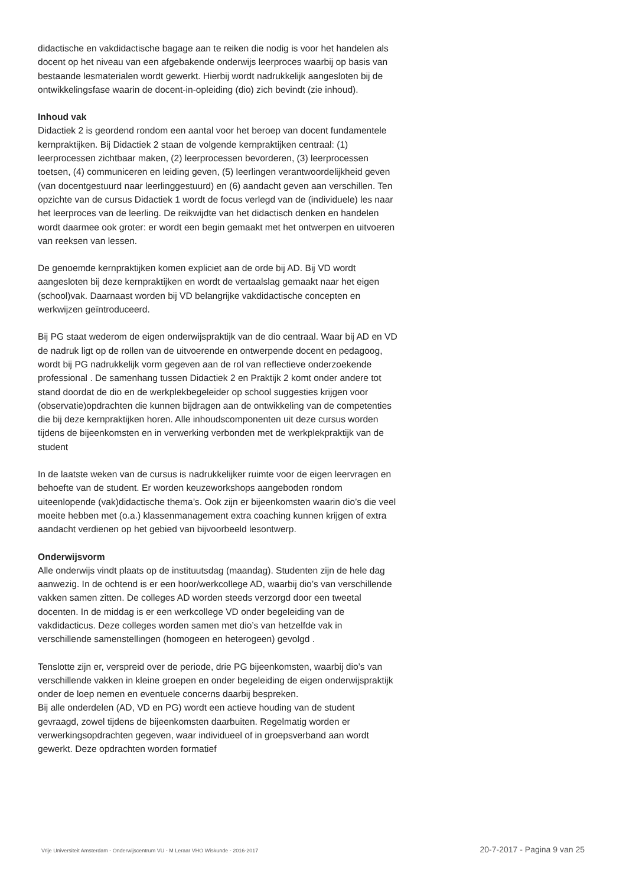didactische en vakdidactische bagage aan te reiken die nodig is voor het handelen als docent op het niveau van een afgebakende onderwijs leerproces waarbij op basis van bestaande lesmaterialen wordt gewerkt. Hierbij wordt nadrukkelijk aangesloten bij de ontwikkelingsfase waarin de docent-in-opleiding (dio) zich bevindt (zie inhoud).
Inhoud vak
Didactiek 2 is geordend rondom een aantal voor het beroep van docent fundamentele kernpraktijken. Bij Didactiek 2 staan de volgende kernpraktijken centraal: (1) leerprocessen zichtbaar maken, (2) leerprocessen bevorderen, (3) leerprocessen toetsen, (4) communiceren en leiding geven, (5) leerlingen verantwoordelijkheid geven (van docentgestuurd naar leerlinggestuurd) en (6) aandacht geven aan verschillen. Ten opzichte van de cursus Didactiek 1 wordt de focus verlegd van de (individuele) les naar het leerproces van de leerling. De reikwijdte van het didactisch denken en handelen wordt daarmee ook groter: er wordt een begin gemaakt met het ontwerpen en uitvoeren van reeksen van lessen.
De genoemde kernpraktijken komen expliciet aan de orde bij AD. Bij VD wordt aangesloten bij deze kernpraktijken en wordt de vertaalslag gemaakt naar het eigen (school)vak. Daarnaast worden bij VD belangrijke vakdidactische concepten en werkwijzen geïntroduceerd.
Bij PG staat wederom de eigen onderwijspraktijk van de dio centraal. Waar bij AD en VD de nadruk ligt op de rollen van de uitvoerende en ontwerpende docent en pedagoog, wordt bij PG nadrukkelijk vorm gegeven aan de rol van reflectieve onderzoekende professional . De samenhang tussen Didactiek 2 en Praktijk 2 komt onder andere tot stand doordat de dio en de werkplekbegeleider op school suggesties krijgen voor (observatie)opdrachten die kunnen bijdragen aan de ontwikkeling van de competenties die bij deze kernpraktijken horen. Alle inhoudscomponenten uit deze cursus worden tijdens de bijeenkomsten en in verwerking verbonden met de werkplekpraktijk van de student
In de laatste weken van de cursus is nadrukkelijker ruimte voor de eigen leervragen en behoefte van de student. Er worden keuzeworkshops aangeboden rondom uiteenlopende (vak)didactische thema’s. Ook zijn er bijeenkomsten waarin dio’s die veel moeite hebben met (o.a.) klassenmanagement extra coaching kunnen krijgen of extra aandacht verdienen op het gebied van bijvoorbeeld lesontwerp.
Onderwijsvorm
Alle onderwijs vindt plaats op de instituutsdag (maandag). Studenten zijn de hele dag aanwezig. In de ochtend is er een hoor/werkcollege AD, waarbij dio’s van verschillende vakken samen zitten. De colleges AD worden steeds verzorgd door een tweetal docenten. In de middag is er een werkcollege VD onder begeleiding van de vakdidacticus. Deze colleges worden samen met dio’s van hetzelfde vak in verschillende samenstellingen (homogeen en heterogeen) gevolgd .
Tenslotte zijn er, verspreid over de periode, drie PG bijeenkomsten, waarbij dio’s van verschillende vakken in kleine groepen en onder begeleiding de eigen onderwijspraktijk onder de loep nemen en eventuele concerns daarbij bespreken.
Bij alle onderdelen (AD, VD en PG) wordt een actieve houding van de student gevraagd, zowel tijdens de bijeenkomsten daarbuiten. Regelmatig worden er verwerkingsopdrachten gegeven, waar individueel of in groepsverband aan wordt gewerkt. Deze opdrachten worden formatief
Vrije Universiteit Amsterdam - Onderwijscentrum VU - M Leraar VHO Wiskunde - 2016-2017 20-7-2017 - Pagina 9 van 25